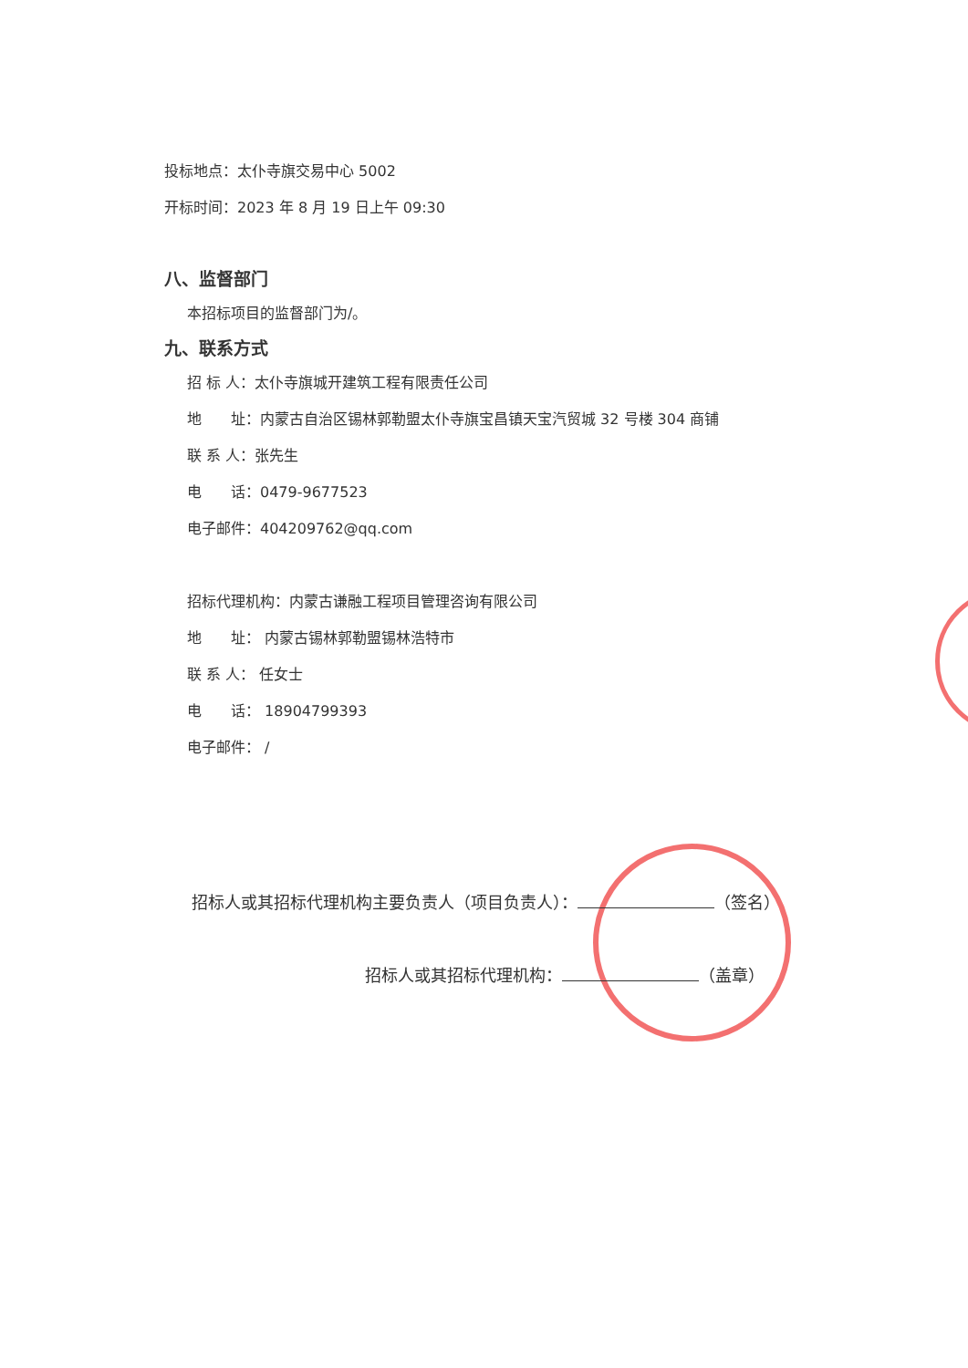投标地点：太仆寺旗交易中心 5002
开标时间：2023 年 8 月 19 日上午 09:30
八、监督部门
本招标项目的监督部门为/。
九、联系方式
招 标 人：太仆寺旗城开建筑工程有限责任公司
地　　址：内蒙古自治区锡林郭勒盟太仆寺旗宝昌镇天宝汽贸城 32 号楼 304 商铺
联 系 人：张先生
电　　话：0479-9677523
电子邮件：404209762@qq.com
招标代理机构：内蒙古谦融工程项目管理咨询有限公司
地　　址： 内蒙古锡林郭勒盟锡林浩特市
联 系 人： 任女士
电　　话： 18904799393
电子邮件： /
招标人或其招标代理机构主要负责人（项目负责人）： （签名）
招标人或其招标代理机构： （盖章）